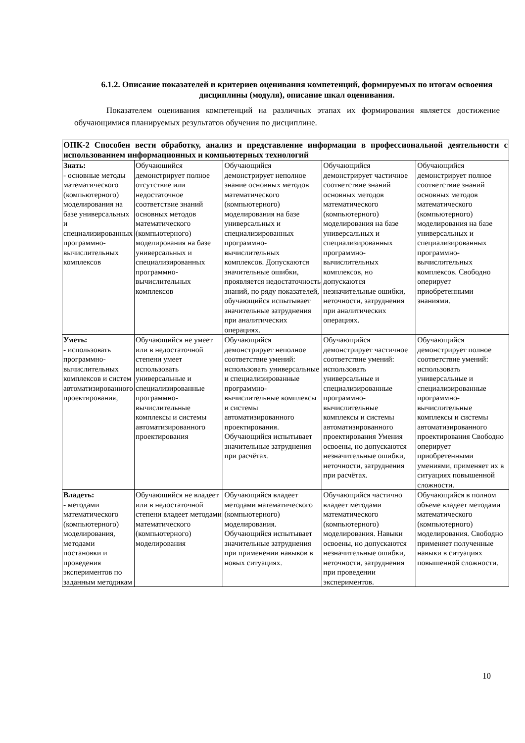6.1.2. Описание показателей и критериев оценивания компетенций, формируемых по итогам освоения дисциплины (модуля), описание шкал оценивания.
Показателем оценивания компетенций на различных этапах их формирования является достижение обучающимися планируемых результатов обучения по дисциплине.
| ОПК-2 Способен вести обработку, анализ и представление информации в профессиональной деятельности с использованием информационных и компьютерных технологий | | | | |
| --- | --- | --- | --- | --- |
| Знать: - основные методы математического (компьютерного) моделирования на базе универсальных и специализированных программно-вычислительных комплексов | Обучающийся демонстрирует полное отсутствие или недостаточное соответствие знаний основных методов математического (компьютерного) моделирования на базе универсальных и специализированных программно-вычислительных комплексов | Обучающийся демонстрирует неполное знание основных методов математического (компьютерного) моделирования на базе универсальных и специализированных программно-вычислительных комплексов. Допускаются значительные ошибки, проявляется недостаточность знаний, по ряду показателей, обучающийся испытывает значительные затруднения при аналитических операциях. | Обучающийся демонстрирует частичное соответствие знаний основных методов математического (компьютерного) моделирования на базе универсальных и специализированных программно-вычислительных комплексов, но допускаются незначительные ошибки, неточности, затруднения при аналитических операциях. | Обучающийся демонстрирует полное соответствие знаний основных методов математического (компьютерного) моделирования на базе универсальных и специализированных программно-вычислительных комплексов. Свободно оперирует приобретенными знаниями. |
| Уметь: - использовать программно-вычислительных комплексов и систем автоматизированного проектирования, | Обучающийся не умеет или в недостаточной степени умеет использовать универсальные и специализированные программно-вычислительные комплексы и системы автоматизированного проектирования | Обучающийся демонстрирует неполное соответствие умений: использовать универсальные и специализированные программно-вычислительные комплексы и системы автоматизированного проектирования. Обучающийся испытывает значительные затруднения при расчётах. | Обучающийся демонстрирует частичное соответствие умений: использовать универсальные и специализированные программно-вычислительные комплексы и системы автоматизированного проектирования Умения освоены, но допускаются незначительные ошибки, неточности, затруднения при расчётах. | Обучающийся демонстрирует полное соответствие умений: использовать универсальные и специализированные программно-вычислительные комплексы и системы автоматизированного проектирования Свободно оперирует приобретенными умениями, применяет их в ситуациях повышенной сложности. |
| Владеть: - методами математического (компьютерного) моделирования, методами постановки и проведения экспериментов по заданным методикам | Обучающийся не владеет или в недостаточной степени владеет методами математического (компьютерного) моделирования | Обучающийся владеет методами математического (компьютерного) моделирования. Обучающийся испытывает значительные затруднения при применении навыков в новых ситуациях. | Обучающийся частично владеет методами математического (компьютерного) моделирования. Навыки освоены, но допускаются незначительные ошибки, неточности, затруднения при проведении экспериментов. | Обучающийся в полном объеме владеет методами математического (компьютерного) моделирования. Свободно применяет полученные навыки в ситуациях повышенной сложности. |
10